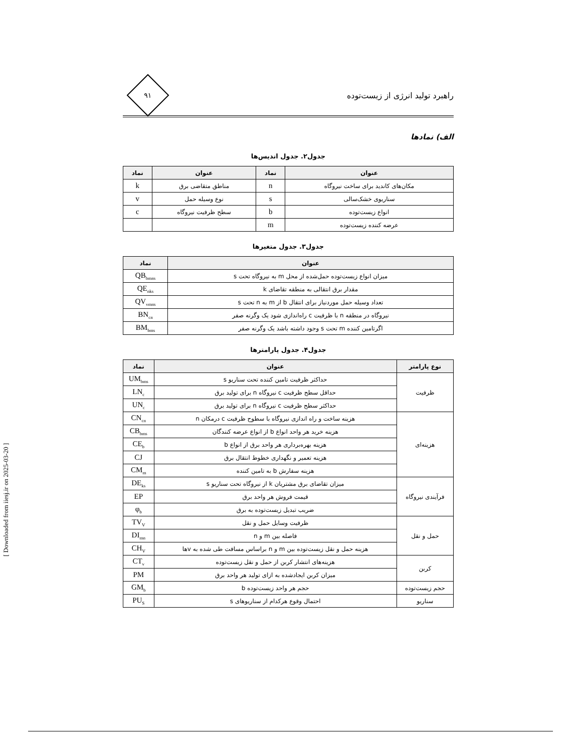راهبرد تولید انرژی از زیست‌توده
۹۱
الف) نمادها
جدول۲. جدول اندیس‌ها
| عنوان | نماد | عنوان | نماد |
| --- | --- | --- | --- |
| مکان‌های کاندید برای ساخت نیروگاه | n | مناطق متقاضی برق | k |
| سناریوی خشک‌سالی | s | نوع وسیله حمل | v |
| انواع زیست‌توده | b | سطح ظرفیت نیروگاه | c |
| عرضه کننده زیست‌توده | m | | |
جدول۳. جدول متغیرها
| عنوان | نماد |
| --- | --- |
| میزان انواع زیست‌توده حمل‌شده از محل m به نیروگاه تحت s | QB<sub>bmns</sub> |
| مقدار برق انتقالی به منطقه تقاضای k | QE<sub>nks</sub> |
| تعداد وسیله حمل موردنیاز برای انتقال b از m به n تحت s | QV<sub>vmns</sub> |
| نیروگاه در منطقه n با ظرفیت c راه‌اندازی شود یک وگرنه صفر | BN<sub>cn</sub> |
| اگرتامین کننده m تحت s وجود داشته باشد یک وگرنه صفر | BM<sub>bms</sub> |
جدول۴. جدول پارامترها
| نوع پارامتر | عنوان | نماد |
| --- | --- | --- |
| ظرفیت | حداکثر ظرفیت تامین کننده تحت سناریو s | UM<sub>bms</sub> |
| | حداقل سطح ظرفیت c نیروگاه n برای تولید برق | LN<sub>c</sub> |
| | حداکثر سطح ظرفیت c نیروگاه n برای تولید برق | UN<sub>c</sub> |
| هزینه‌ای | هزینه ساخت و راه اندازی نیروگاه با سطوح ظرفیت c درمکان n | CN<sub>cn</sub> |
| | هزینه خرید هر واحد انواع b از انواع عرضه کنندگان | CB<sub>bms</sub> |
| | هزینه بهره‌برداری هر واحد برق از انواع b | CE<sub>b</sub> |
| | هزینه تعمیر و نگهداری خطوط انتقال برق | CJ |
| | هزینه سفارش b به تامین کننده | CM<sub>m</sub> |
| فرآیندی نیروگاه | میزان تقاضای برق مشتریان k از نیروگاه تحت سناریو s | DE<sub>ks</sub> |
| | قیمت فروش هر واحد برق | EP |
| | ضریب تبدیل زیست‌توده به برق | φ<sub>b</sub> |
| حمل و نقل | ظرفیت وسایل حمل و نقل | TV<sub>V</sub> |
| | فاصله بین m و n | DI<sub>mn</sub> |
| | هزینه حمل و نقل زیست‌توده بین m و n براساس مسافت طی شده به vها | CH<sub>V</sub> |
| کربن | هزینه‌های انتشار کربن از حمل و نقل زیست‌توده | CT<sub>v</sub> |
| | میزان کربن ایجادشده به ازای تولید هر واحد برق | PM |
| حجم زیست‌توده | حجم هر واحد زیست‌توده b | GM<sub>b</sub> |
| سناریو | احتمال وقوع هرکدام از سناریوهای s | PU<sub>S</sub> |
[ Downloaded from iiesj.ir on 2025-03-20 ]